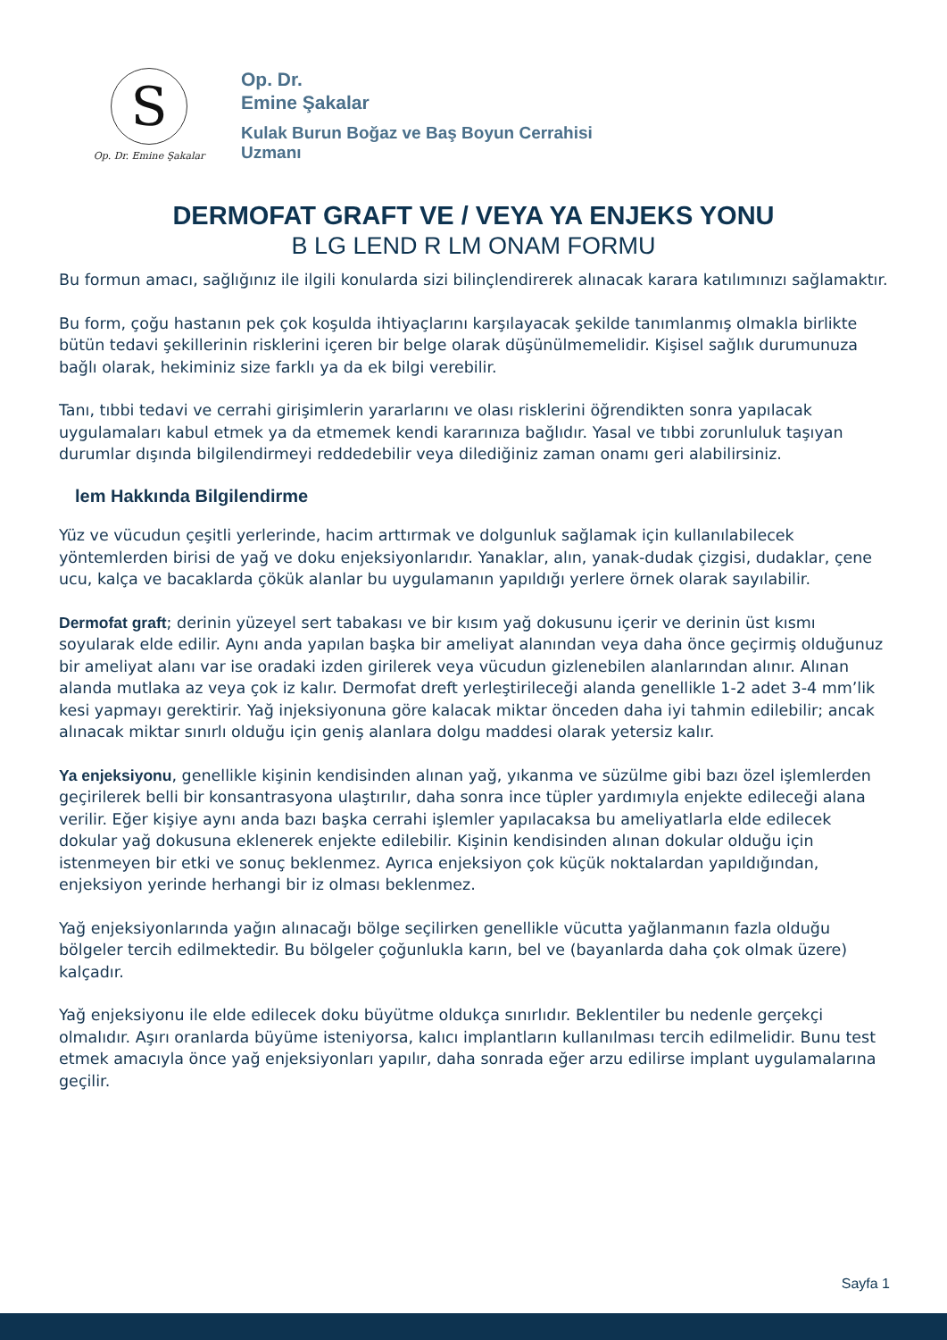S
Op. Dr. Emine Şakalar
Op. Dr.
Emine Şakalar
Kulak Burun Boğaz ve Baş Boyun Cerrahisi
Uzmanı
DERMOFAT GRAFT VE / VEYA YA ENJEKS YONU
B LG LEND R LM ONAM FORMU
Bu formun amacı, sağlığınız ile ilgili konularda sizi bilinçlendirerek alınacak karara katılımınızı sağlamaktır.
Bu form, çoğu hastanın pek çok koşulda ihtiyaçlarını karşılayacak şekilde tanımlanmış olmakla birlikte bütün tedavi şekillerinin risklerini içeren bir belge olarak düşünülmemelidir. Kişisel sağlık durumunuza bağlı olarak, hekiminiz size farklı ya da ek bilgi verebilir.
Tanı, tıbbi tedavi ve cerrahi girişimlerin yararlarını ve olası risklerini öğrendikten sonra yapılacak uygulamaları kabul etmek ya da etmemek kendi kararınıza bağlıdır. Yasal ve tıbbi zorunluluk taşıyan durumlar dışında bilgilendirmeyi reddedebilir veya dilediğiniz zaman onamı geri alabilirsiniz.
lem Hakkında Bilgilendirme
Yüz ve vücudun çeşitli yerlerinde, hacim arttırmak ve dolgunluk sağlamak için kullanılabilecek yöntemlerden birisi de yağ ve doku enjeksiyonlarıdır. Yanaklar, alın, yanak-dudak çizgisi, dudaklar, çene ucu, kalça ve bacaklarda çökük alanlar bu uygulamanın yapıldığı yerlere örnek olarak sayılabilir.
Dermofat graft; derinin yüzeyel sert tabakası ve bir kısım yağ dokusunu içerir ve derinin üst kısmı soyularak elde edilir. Aynı anda yapılan başka bir ameliyat alanından veya daha önce geçirmiş olduğunuz bir ameliyat alanı var ise oradaki izden girilerek veya vücudun gizlenebilen alanlarından alınır. Alınan alanda mutlaka az veya çok iz kalır. Dermofat dreft yerleştirileceği alanda genellikle 1-2 adet 3-4 mm’lik kesi yapmayı gerektirir. Yağ injeksiyonuna göre kalacak miktar önceden daha iyi tahmin edilebilir; ancak alınacak miktar sınırlı olduğu için geniş alanlara dolgu maddesi olarak yetersiz kalır.
Ya enjeksiyonu, genellikle kişinin kendisinden alınan yağ, yıkanma ve süzülme gibi bazı özel işlemlerden geçirilerek belli bir konsantrasyona ulaştırılır, daha sonra ince tüpler yardımıyla enjekte edileceği alana verilir. Eğer kişiye aynı anda bazı başka cerrahi işlemler yapılacaksa bu ameliyatlarla elde edilecek dokular yağ dokusuna eklenerek enjekte edilebilir. Kişinin kendisinden alınan dokular olduğu için istenmeyen bir etki ve sonuç beklenmez. Ayrıca enjeksiyon çok küçük noktalardan yapıldığından, enjeksiyon yerinde herhangi bir iz olması beklenmez.
Yağ enjeksiyonlarında yağın alınacağı bölge seçilirken genellikle vücutta yağlanmanın fazla olduğu bölgeler tercih edilmektedir. Bu bölgeler çoğunlukla karın, bel ve (bayanlarda daha çok olmak üzere) kalçadır.
Yağ enjeksiyonu ile elde edilecek doku büyütme oldukça sınırlıdır. Beklentiler bu nedenle gerçekçi olmalıdır. Aşırı oranlarda büyüme isteniyorsa, kalıcı implantların kullanılması tercih edilmelidir. Bunu test etmek amacıyla önce yağ enjeksiyonları yapılır, daha sonrada eğer arzu edilirse implant uygulamalarına geçilir.
Sayfa 1